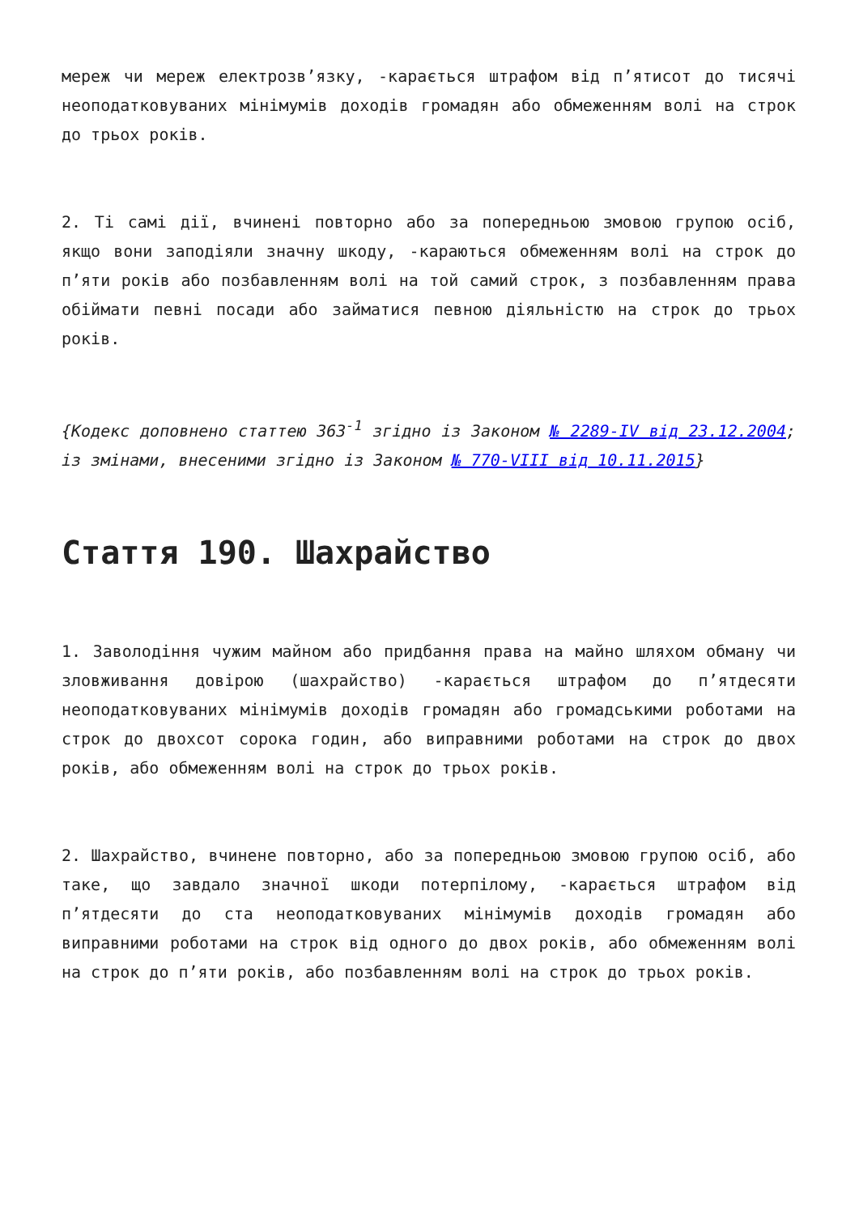мереж чи мереж електрозв’язку, -карається штрафом від п’ятисот до тисячі неоподатковуваних мінімумів доходів громадян або обмеженням волі на строк до трьох років.
2. Ті самі дії, вчинені повторно або за попередньою змовою групою осіб, якщо вони заподіяли значну шкоду, -караються обмеженням волі на строк до п’яти років або позбавленням волі на той самий строк, з позбавленням права обіймати певні посади або займатися певною діяльністю на строк до трьох років.
{Кодекс доповнено статтею 363<sup>-1</sup> згідно із Законом № 2289-IV від 23.12.2004; із змінами, внесеними згідно із Законом № 770-VIII від 10.11.2015}
Стаття 190. Шахрайство
1. Заволодіння чужим майном або придбання права на майно шляхом обману чи зловживання довірою (шахрайство) -карається штрафом до п’ятдесяти неоподатковуваних мінімумів доходів громадян або громадськими роботами на строк до двохсот сорока годин, або виправними роботами на строк до двох років, або обмеженням волі на строк до трьох років.
2. Шахрайство, вчинене повторно, або за попередньою змовою групою осіб, або таке, що завдало значної шкоди потерпілому, -карається штрафом від п’ятдесяти до ста неоподатковуваних мінімумів доходів громадян або виправними роботами на строк від одного до двох років, або обмеженням волі на строк до п’яти років, або позбавленням волі на строк до трьох років.